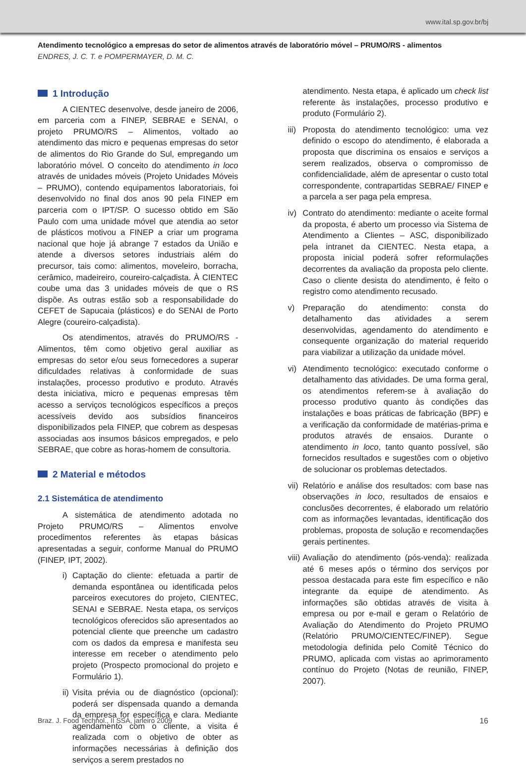www.ital.sp.gov.br/bj
Atendimento tecnológico a empresas do setor de alimentos através de laboratório móvel – PRUMO/RS - alimentos
ENDRES, J. C. T. e POMPERMAYER, D. M. C.
1 Introdução
A CIENTEC desenvolve, desde janeiro de 2006, em parceria com a FINEP, SEBRAE e SENAI, o projeto PRUMO/RS – Alimentos, voltado ao atendimento das micro e pequenas empresas do setor de alimentos do Rio Grande do Sul, empregando um laboratório móvel. O conceito do atendimento in loco através de unidades móveis (Projeto Unidades Móveis – PRUMO), contendo equipamentos laboratoriais, foi desenvolvido no final dos anos 90 pela FINEP em parceria com o IPT/SP. O sucesso obtido em São Paulo com uma unidade móvel que atendia ao setor de plásticos motivou a FINEP a criar um programa nacional que hoje já abrange 7 estados da União e atende a diversos setores industriais além do precursor, tais como: alimentos, moveleiro, borracha, cerâmico, madeireiro, coureiro-calçadista. À CIENTEC coube uma das 3 unidades móveis de que o RS dispõe. As outras estão sob a responsabilidade do CEFET de Sapucaia (plásticos) e do SENAI de Porto Alegre (coureiro-calçadista).
Os atendimentos, através do PRUMO/RS - Alimentos, têm como objetivo geral auxiliar as empresas do setor e/ou seus fornecedores a superar dificuldades relativas à conformidade de suas instalações, processo produtivo e produto. Através desta iniciativa, micro e pequenas empresas têm acesso a serviços tecnológicos específicos a preços acessíveis devido aos subsídios financeiros disponibilizados pela FINEP, que cobrem as despesas associadas aos insumos básicos empregados, e pelo SEBRAE, que cobre as horas-homem de consultoria.
2 Material e métodos
2.1 Sistemática de atendimento
A sistemática de atendimento adotada no Projeto PRUMO/RS – Alimentos envolve procedimentos referentes às etapas básicas apresentadas a seguir, conforme Manual do PRUMO (FINEP, IPT, 2002).
i) Captação do cliente: efetuada a partir de demanda espontânea ou identificada pelos parceiros executores do projeto, CIENTEC, SENAI e SEBRAE. Nesta etapa, os serviços tecnológicos oferecidos são apresentados ao potencial cliente que preenche um cadastro com os dados da empresa e manifesta seu interesse em receber o atendimento pelo projeto (Prospecto promocional do projeto e Formulário 1).
ii) Visita prévia ou de diagnóstico (opcional): poderá ser dispensada quando a demanda da empresa for específica e clara. Mediante agendamento com o cliente, a visita é realizada com o objetivo de obter as informações necessárias à definição dos serviços a serem prestados no
atendimento. Nesta etapa, é aplicado um check list referente às instalações, processo produtivo e produto (Formulário 2).
iii) Proposta do atendimento tecnológico: uma vez definido o escopo do atendimento, é elaborada a proposta que discrimina os ensaios e serviços a serem realizados, observa o compromisso de confidencialidade, além de apresentar o custo total correspondente, contrapartidas SEBRAE/ FINEP e a parcela a ser paga pela empresa.
iv) Contrato do atendimento: mediante o aceite formal da proposta, é aberto um processo via Sistema de Atendimento a Clientes – ASC, disponibilizado pela intranet da CIENTEC. Nesta etapa, a proposta inicial poderá sofrer reformulações decorrentes da avaliação da proposta pelo cliente. Caso o cliente desista do atendimento, é feito o registro como atendimento recusado.
v) Preparação do atendimento: consta do detalhamento das atividades a serem desenvolvidas, agendamento do atendimento e consequente organização do material requerido para viabilizar a utilização da unidade móvel.
vi) Atendimento tecnológico: executado conforme o detalhamento das atividades. De uma forma geral, os atendimentos referem-se à avaliação do processo produtivo quanto às condições das instalações e boas práticas de fabricação (BPF) e a verificação da conformidade de matérias-prima e produtos através de ensaios. Durante o atendimento in loco, tanto quanto possível, são fornecidos resultados e sugestões com o objetivo de solucionar os problemas detectados.
vii) Relatório e análise dos resultados: com base nas observações in loco, resultados de ensaios e conclusões decorrentes, é elaborado um relatório com as informações levantadas, identificação dos problemas, proposta de solução e recomendações gerais pertinentes.
viii) Avaliação do atendimento (pós-venda): realizada até 6 meses após o término dos serviços por pessoa destacada para este fim específico e não integrante da equipe de atendimento. As informações são obtidas através de visita à empresa ou por e-mail e geram o Relatório de Avaliação do Atendimento do Projeto PRUMO (Relatório PRUMO/CIENTEC/FINEP). Segue metodologia definida pelo Comitê Técnico do PRUMO, aplicada com vistas ao aprimoramento contínuo do Projeto (Notas de reunião, FINEP, 2007).
Braz. J. Food Technol., II SSA, janeiro 2009 16